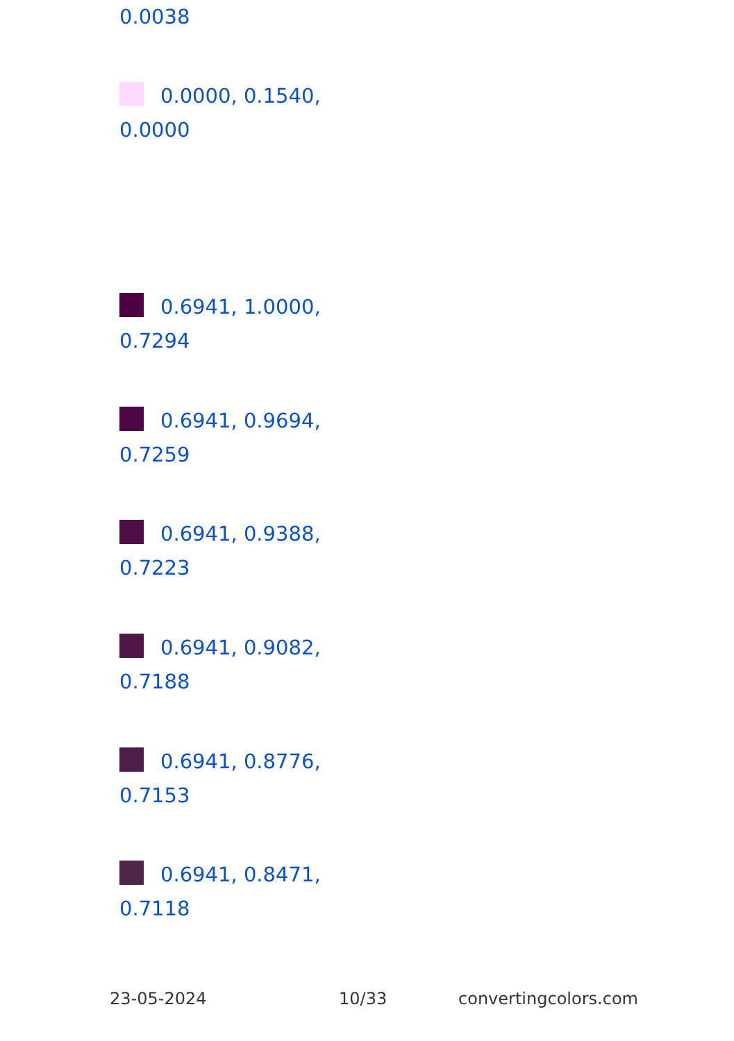0.0038
0.0000, 0.1540, 0.0000
0.6941, 1.0000, 0.7294
0.6941, 0.9694, 0.7259
0.6941, 0.9388, 0.7223
0.6941, 0.9082, 0.7188
0.6941, 0.8776, 0.7153
0.6941, 0.8471, 0.7118
23-05-2024 10/33 convertingcolors.com